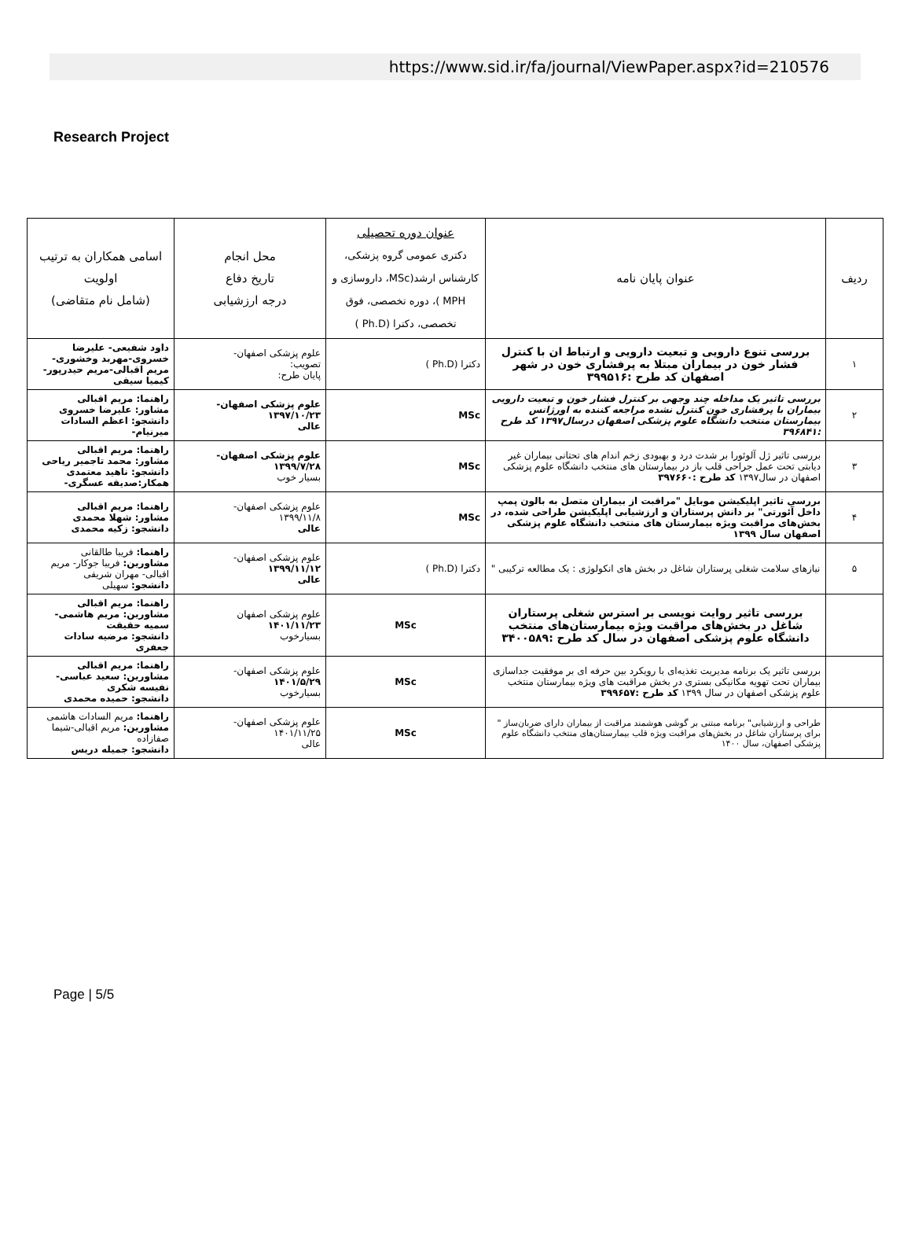https://www.sid.ir/fa/journal/ViewPaper.aspx?id=210576
Research Project
| ردیف | عنوان پایان نامه | عنوان دوره تحصیلی دکتری عمومی گروه پزشکی، کارشناس ارشد(MSc، داروسازی و MPH )، دوره تخصصی، فوق تخصصی، دکترا (Ph.D ) | محل انجام تاریخ دفاع درجه ارزشیابی | اسامی همکاران به ترتیب اولویت (شامل نام متقاضی) |
| --- | --- | --- | --- | --- |
| ۱ | بررسی تنوع دارویی و تبعیت دارویی و ارتباط ان با کنترل فشار خون در بیماران مبتلا به پرفشاری خون در شهر اصفهان کد طرح :۳۹۹۵۱۶ | دکترا (Ph.D ) | علوم پزشکی اصفهان- تصویب: پایان طرح: | داود شفیعی- علیرضا خسروی-مهربد وخشوری- مریم اقبالی-مریم حیدرپور- کیمیا سیفی |
| ۲ | بررسی تاثیر یک مداخله چند وجهی بر کنترل فشار خون و تبعیت دارویی بیماران با پرفشاری خون کنترل نشده مراجعه کننده به اورژانس بیمارستان منتخب دانشگاه علوم پزشکی اصفهان درسال۱۳۹۷ کد طرح :۳۹۶۸۴۱ | MSc | علوم پزشکی اصفهان- ۱۳۹۷/۱۰/۲۳ عالی | راهنما: مریم اقبالی مشاور: علیرضا خسروی دانشجو: اعظم السادات میرنیام- |
| ۳ | بررسی تاثیر ژل آلوئورا بر شدت درد و بهبودی زخم اندام های تحتانی بیماران غیر دیابتی تحت عمل جراحی قلب باز در بیمارستان های منتخب دانشگاه علوم پزشکی اصفهان در سال۱۳۹۷ کد طرح :۳۹۷۶۶۰ | MSc | علوم پزشکی اصفهان- ۱۳۹۹/۷/۲۸ بسیار خوب | راهنما: مریم اقبالی مشاور: محمد تاجمیر ریاحی دانشجو: ناهید معتمدی همکار:صدیقه عسگری- |
| ۴ | بررسی تاثیر اپلیکیشن موبایل "مراقبت از بیماران متصل به بالون پمپ داخل آئورتی" بر دانش پرستاران و ارزشیابی اپلیکیشن طراحی شده، در بخش‌های مراقبت ویژه بیمارستان های منتخب دانشگاه علوم پزشکی اصفهان سال ۱۳۹۹ | MSc | علوم پزشکی اصفهان- ۱۳۹۹/۱۱/۸ عالی | راهنما: مریم اقبالی مشاور: شهلا محمدی دانشجو: زکیه محمدی |
| ۵ | نیازهای سلامت شغلی پرستاران شاغل در بخش های انکولوژی : یک مطالعه ترکیبی " | دکترا (Ph.D ) | علوم پزشکی اصفهان- ۱۳۹۹/۱۱/۱۲ عالی | راهنما: فریبا طالقانی مشاورین: فریبا جوکار- مریم اقبالی- مهران شریفی دانشجو: سهیلی |
| | بررسی تاثیر روایت نویسی بر استرس شغلی پرستاران شاغل در بخش‌های مراقبت ویژه بیمارستان‌های منتخب دانشگاه علوم پزشکی اصفهان در سال کد طرح :۳۴۰۰۵۸۹ | MSc | علوم پزشکی اصفهان ۱۴۰۱/۱۱/۲۳ بسیارخوب | راهنما: مریم اقبالی مشاورین: مریم هاشمی- سمیه حقیقت دانشجو: مرضیه سادات جعفری |
| | بررسی تاثیر یک برنامه مدیریت تغذیه‌ای با رویکرد بین حرفه ای بر موفقیت جداسازی بیماران تحت تهویه مکانیکی بستری در بخش مراقبت های ویژه بیمارستان منتخب علوم پزشکی اصفهان در سال ۱۳۹۹ کد طرح :۳۹۹۶۵۷ | MSc | علوم پزشکی اصفهان- ۱۴۰۱/۵/۲۹ بسیارخوب | راهنما: مریم اقبالی مشاورین: سعید عباسی- نفیسه شکری دانشجو: حمیده محمدی |
| | طراحی و ارزشیابی" برنامه مبتنی بر گوشی هوشمند مراقبت از بیماران دارای ضربان‌ساز " برای پرستاران شاغل در بخش‌های مراقبت ویژه قلب بیمارستان‌های منتخب دانشگاه علوم پزشکی اصفهان، سال ۱۴۰۰ | MSc | علوم پزشکی اصفهان- ۱۴۰۱/۱۱/۲۵ عالی | راهنما: مریم السادات هاشمی مشاورین: مریم اقبالی-شیما صفازاده دانشجو: جمیله دریس |
Page | 5/5